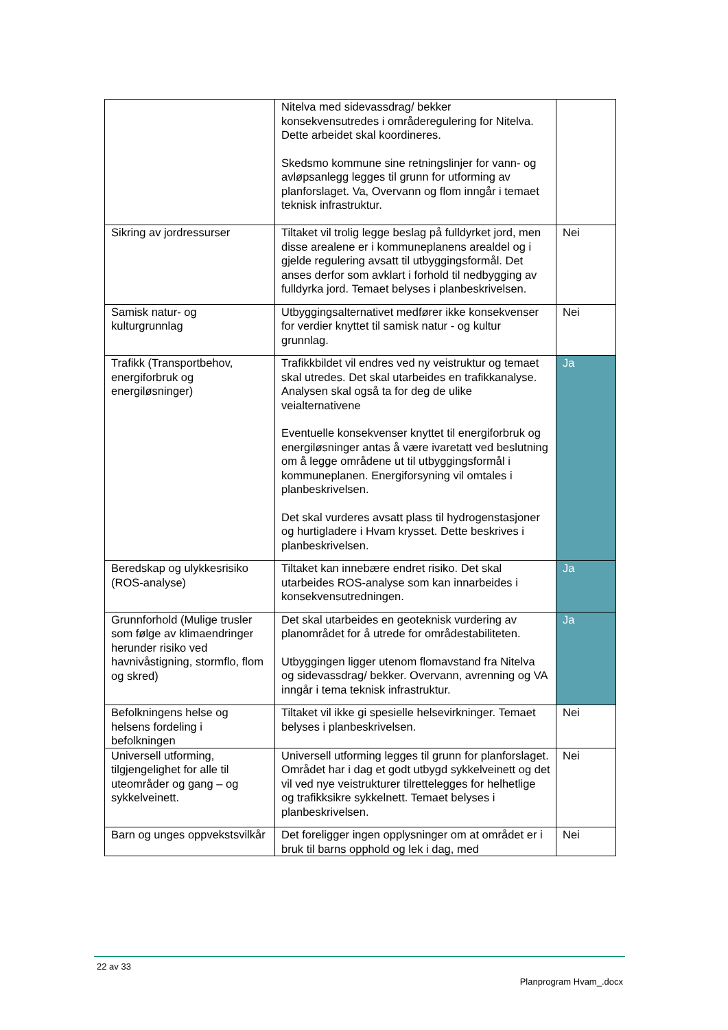| | Nitelva med sidevassdrag/ bekker konsekvensutredes i områderegulering for Nitelva. Dette arbeidet skal koordineres. Skedsmo kommune sine retningslinjer for vann- og avløpsanlegg legges til grunn for utforming av planforslaget. Va, Overvann og flom inngår i temaet teknisk infrastruktur. | |
| Sikring av jordressurser | Tiltaket vil trolig legge beslag på fulldyrket jord, men disse arealene er i kommuneplanens arealdel og i gjelde regulering avsatt til utbyggingsformål. Det anses derfor som avklart i forhold til nedbygging av fulldyrka jord. Temaet belyses i planbeskrivelsen. | Nei |
| Samisk natur- og kulturgrunnlag | Utbyggingsalternativet medfører ikke konsekvenser for verdier knyttet til samisk natur - og kultur grunnlag. | Nei |
| Trafikk (Transportbehov, energiforbruk og energiløsninger) | Trafikkbildet vil endres ved ny veistruktur og temaet skal utredes. Det skal utarbeides en trafikkanalyse. Analysen skal også ta for deg de ulike veialternativene Eventuelle konsekvenser knyttet til energiforbruk og energiløsninger antas å være ivaretatt ved beslutning om å legge områdene ut til utbyggingsformål i kommuneplanen. Energiforsyning vil omtales i planbeskrivelsen. Det skal vurderes avsatt plass til hydrogenstasjoner og hurtigladere i Hvam krysset. Dette beskrives i planbeskrivelsen. | Ja |
| Beredskap og ulykkesrisiko (ROS-analyse) | Tiltaket kan innebære endret risiko. Det skal utarbeides ROS-analyse som kan innarbeides i konsekvensutredningen. | Ja |
| Grunnforhold (Mulige trusler som følge av klimaendringer herunder risiko ved havnivåstigning, stormflo, flom og skred) | Det skal utarbeides en geoteknisk vurdering av planområdet for å utrede for områdestabiliteten. Utbyggingen ligger utenom flomavstand fra Nitelva og sidevassdrag/ bekker. Overvann, avrenning og VA inngår i tema teknisk infrastruktur. | Ja |
| Befolkningens helse og helsens fordeling i befolkningen | Tiltaket vil ikke gi spesielle helsevirkninger. Temaet belyses i planbeskrivelsen. | Nei |
| Universell utforming, tilgjengelighet for alle til uteområder og gang – og sykkelveinett. | Universell utforming legges til grunn for planforslaget. Området har i dag et godt utbygd sykkelveinett og det vil ved nye veistrukturer tilrettelegges for helhetlige og trafikksikre sykkelnett. Temaet belyses i planbeskrivelsen. | Nei |
| Barn og unges oppvekstsvilkår | Det foreligger ingen opplysninger om at området er i bruk til barns opphold og lek i dag, med | Nei |
22 av 33
Planprogram Hvam_.docx